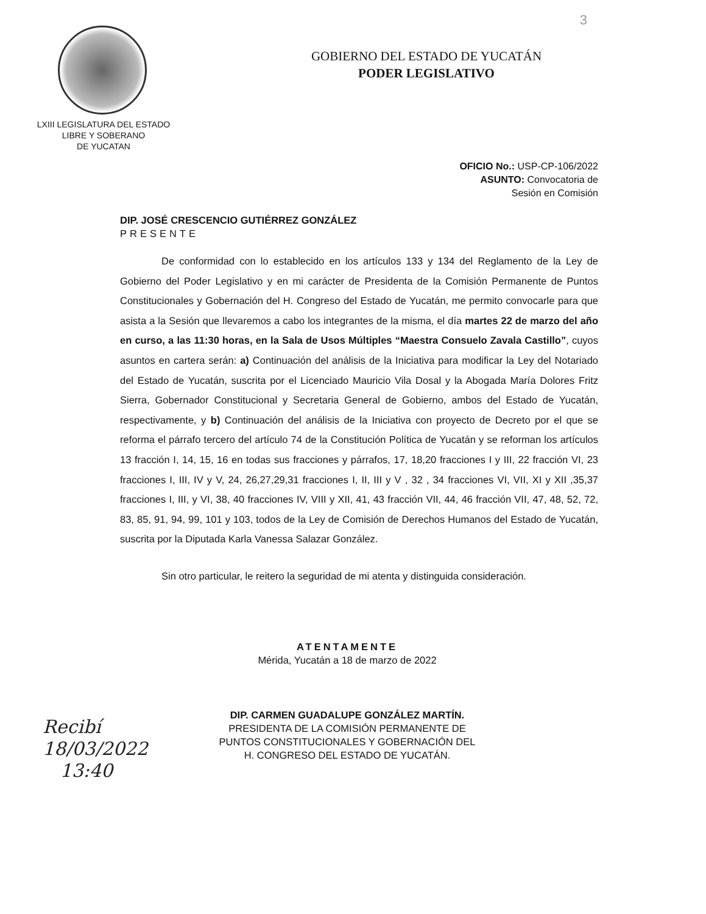3
GOBIERNO DEL ESTADO DE YUCATÁN
PODER LEGISLATIVO
LXIII LEGISLATURA DEL ESTADO
LIBRE Y SOBERANO
DE YUCATAN
OFICIO No.: USP-CP-106/2022
ASUNTO: Convocatoria de
Sesión en Comisión
DIP. JOSÉ CRESCENCIO GUTIÉRREZ GONZÁLEZ
PRESENTE
De conformidad con lo establecido en los artículos 133 y 134 del Reglamento de la Ley de Gobierno del Poder Legislativo y en mi carácter de Presidenta de la Comisión Permanente de Puntos Constitucionales y Gobernación del H. Congreso del Estado de Yucatán, me permito convocarle para que asista a la Sesión que llevaremos a cabo los integrantes de la misma, el día martes 22 de marzo del año en curso, a las 11:30 horas, en la Sala de Usos Múltiples “Maestra Consuelo Zavala Castillo”, cuyos asuntos en cartera serán: a) Continuación del análisis de la Iniciativa para modificar la Ley del Notariado del Estado de Yucatán, suscrita por el Licenciado Mauricio Vila Dosal y la Abogada María Dolores Fritz Sierra, Gobernador Constitucional y Secretaria General de Gobierno, ambos del Estado de Yucatán, respectivamente, y b) Continuación del análisis de la Iniciativa con proyecto de Decreto por el que se reforma el párrafo tercero del artículo 74 de la Constitución Política de Yucatán y se reforman los artículos 13 fracción I, 14, 15, 16 en todas sus fracciones y párrafos, 17, 18,20 fracciones I y III, 22 fracción VI, 23 fracciones I, III, IV y V, 24, 26,27,29,31 fracciones I, II, III y V , 32 , 34 fracciones VI, VII, XI y XII ,35,37 fracciones I, III, y VI, 38, 40 fracciones IV, VIII y XII, 41, 43 fracción VII, 44, 46 fracción VII, 47, 48, 52, 72, 83, 85, 91, 94, 99, 101 y 103, todos de la Ley de Comisión de Derechos Humanos del Estado de Yucatán, suscrita por la Diputada Karla Vanessa Salazar González.
Sin otro particular, le reitero la seguridad de mi atenta y distinguida consideración.
ATENTAMENTE
Mérida, Yucatán a 18 de marzo de 2022
DIP. CARMEN GUADALUPE GONZÁLEZ MARTÍN.
PRESIDENTA DE LA COMISIÓN PERMANENTE DE
PUNTOS CONSTITUCIONALES Y GOBERNACIÓN DEL
H. CONGRESO DEL ESTADO DE YUCATÁN.
Recibí
18/03/2022
13:40